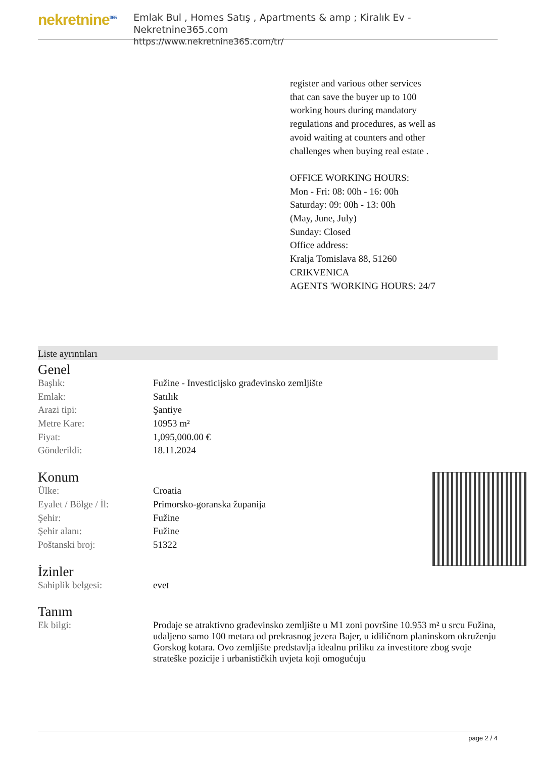nekretnine<sup>365</sup>
Emlak Bul , Homes Satış , Apartments & amp ; Kiralık Ev - Nekretnine365.com
https://www.nekretnine365.com/tr/
register and various other services that can save the buyer up to 100 working hours during mandatory regulations and procedures, as well as avoid waiting at counters and other challenges when buying real estate .
OFFICE WORKING HOURS:
Mon - Fri: 08: 00h - 16: 00h
Saturday: 09: 00h - 13: 00h
(May, June, July)
Sunday: Closed
Office address:
Kralja Tomislava 88, 51260 CRIKVENICA
AGENTS 'WORKING HOURS: 24/7
Liste ayrıntıları
Genel
| Başlık: | Fužine - Investicijsko građevinsko zemljište |
| Emlak: | Satılık |
| Arazi tipi: | Şantiye |
| Metre Kare: | 10953 m² |
| Fiyat: | 1,095,000.00 € |
| Gönderildi: | 18.11.2024 |
Konum
| Ülke: | Croatia |
| Eyalet / Bölge / İl: | Primorsko-goranska županija |
| Şehir: | Fužine |
| Şehir alanı: | Fužine |
| Poštanski broj: | 51322 |
İzinler
| Sahiplik belgesi: | evet |
Tanım
| Ek bilgi: | Prodaje se atraktivno građevinsko zemljište u M1 zoni površine 10.953 m² u srcu Fužina, udaljeno samo 100 metara od prekrasnog jezera Bajer, u idiličnom planinskom okruženju Gorskog kotara. Ovo zemljište predstavlja idealnu priliku za investitore zbog svoje strateške pozicije i urbanističkih uvjeta koji omogućuju |
page 2 / 4